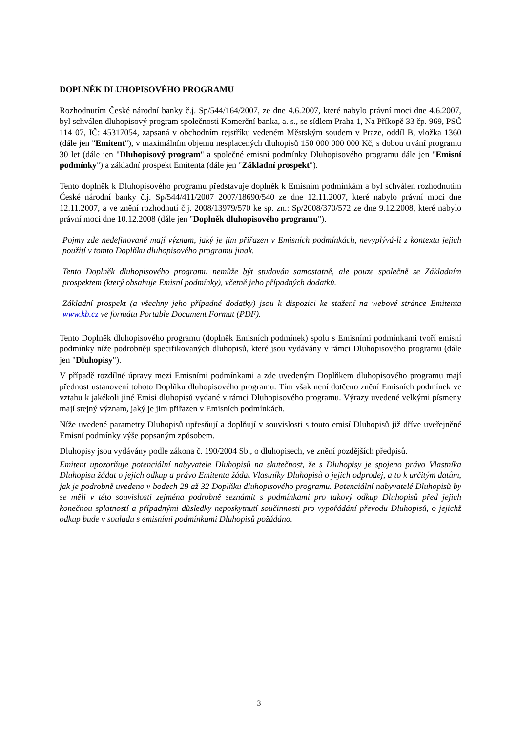DOPLNĚK DLUHOPISOVÉHO PROGRAMU
Rozhodnutím České národní banky č.j. Sp/544/164/2007, ze dne 4.6.2007, které nabylo právní moci dne 4.6.2007, byl schválen dluhopisový program společnosti Komerční banka, a. s., se sídlem Praha 1, Na Příkopě 33 čp. 969, PSČ 114 07, IČ: 45317054, zapsaná v obchodním rejstříku vedeném Městským soudem v Praze, oddíl B, vložka 1360 (dále jen "Emitent"), v maximálním objemu nesplacených dluhopisů 150 000 000 000 Kč, s dobou trvání programu 30 let (dále jen "Dluhopisový program" a společné emisní podmínky Dluhopisového programu dále jen "Emisní podmínky") a základní prospekt Emitenta (dále jen "Základní prospekt").
Tento doplněk k Dluhopisového programu představuje doplněk k Emisním podmínkám a byl schválen rozhodnutím České národní banky č.j. Sp/544/411/2007 2007/18690/540 ze dne 12.11.2007, které nabylo právní moci dne 12.11.2007, a ve znění rozhodnutí č.j. 2008/13979/570 ke sp. zn.: Sp/2008/370/572 ze dne 9.12.2008, které nabylo právní moci dne 10.12.2008 (dále jen "Doplněk dluhopisového programu").
Pojmy zde nedefinované mají význam, jaký je jim přiřazen v Emisních podmínkách, nevyplývá-li z kontextu jejich použití v tomto Doplňku dluhopisového programu jinak.
Tento Doplněk dluhopisového programu nemůže být studován samostatně, ale pouze společně se Základním prospektem (který obsahuje Emisní podmínky), včetně jeho případných dodatků.
Základní prospekt (a všechny jeho případné dodatky) jsou k dispozici ke stažení na webové stránce Emitenta www.kb.cz ve formátu Portable Document Format (PDF).
Tento Doplněk dluhopisového programu (doplněk Emisních podmínek) spolu s Emisními podmínkami tvoří emisní podmínky níže podrobněji specifikovaných dluhopisů, které jsou vydávány v rámci Dluhopisového programu (dále jen "Dluhopisy").
V případě rozdílné úpravy mezi Emisními podmínkami a zde uvedeným Doplňkem dluhopisového programu mají přednost ustanovení tohoto Doplňku dluhopisového programu. Tím však není dotčeno znění Emisních podmínek ve vztahu k jakékoli jiné Emisi dluhopisů vydané v rámci Dluhopisového programu. Výrazy uvedené velkými písmeny mají stejný význam, jaký je jim přiřazen v Emisních podmínkách.
Níže uvedené parametry Dluhopisů upřesňují a doplňují v souvislosti s touto emisí Dluhopisů již dříve uveřejněné Emisní podmínky výše popsaným způsobem.
Dluhopisy jsou vydávány podle zákona č. 190/2004 Sb., o dluhopisech, ve znění pozdějších předpisů.
Emitent upozorňuje potenciální nabyvatele Dluhopisů na skutečnost, že s Dluhopisy je spojeno právo Vlastníka Dluhopisu žádat o jejich odkup a právo Emitenta žádat Vlastníky Dluhopisů o jejich odprodej, a to k určitým datům, jak je podrobně uvedeno v bodech 29 až 32 Doplňku dluhopisového programu. Potenciální nabyvatelé Dluhopisů by se měli v této souvislosti zejména podrobně seznámit s podmínkami pro takový odkup Dluhopisů před jejich konečnou splatností a případnými důsledky neposkytnutí součinnosti pro vypořádání převodu Dluhopisů, o jejichž odkup bude v souladu s emisními podmínkami Dluhopisů požádáno.
3